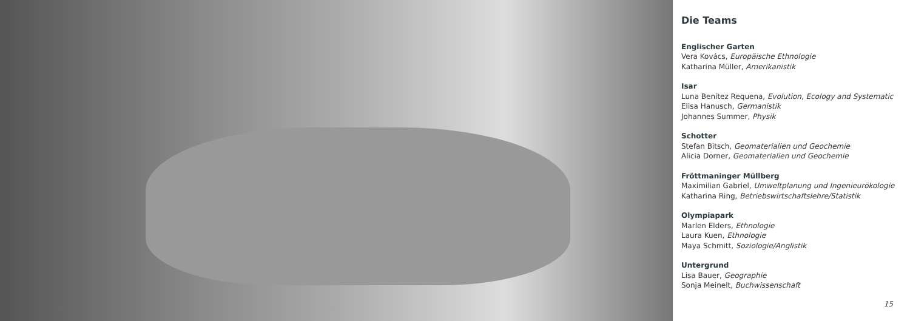Die Teams
Englischer Garten
Vera Kovács, Europäische Ethnologie
Katharina Müller, Amerikanistik
Isar
Luna Benítez Requena, Evolution, Ecology and Systematic
Elisa Hanusch, Germanistik
Johannes Summer, Physik
Schotter
Stefan Bitsch, Geomaterialien und Geochemie
Alicia Dorner, Geomaterialien und Geochemie
Fröttmaninger Müllberg
Maximilian Gabriel, Umweltplanung und Ingenieurökologie
Katharina Ring, Betriebswirtschaftslehre/Statistik
Olympiapark
Marlen Elders, Ethnologie
Laura Kuen, Ethnologie
Maya Schmitt, Soziologie/Anglistik
Untergrund
Lisa Bauer, Geographie
Sonja Meinelt, Buchwissenschaft
15